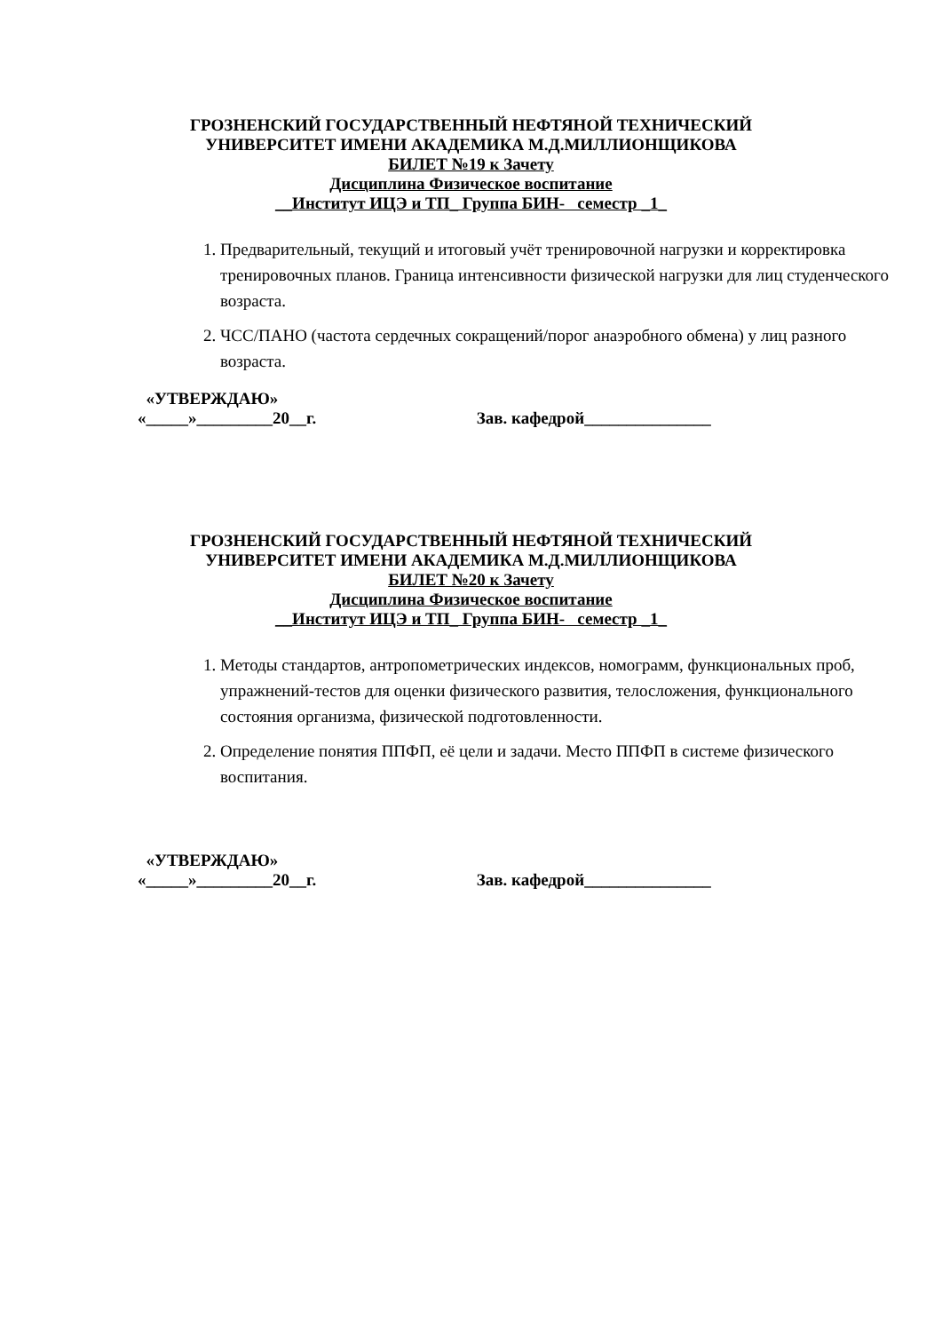ГРОЗНЕНСКИЙ ГОСУДАРСТВЕННЫЙ НЕФТЯНОЙ ТЕХНИЧЕСКИЙ
УНИВЕРСИТЕТ ИМЕНИ АКАДЕМИКА М.Д.МИЛЛИОНЩИКОВА
БИЛЕТ №19 к Зачету
Дисциплина Физическое воспитание
__Институт ИЦЭ и ТП_ Группа БИН- семестр _1_
1. Предварительный, текущий и итоговый учёт тренировочной нагрузки и корректировка тренировочных планов. Граница интенсивности физической нагрузки для лиц студенческого возраста.
2. ЧСС/ПАНО (частота сердечных сокращений/порог анаэробного обмена) у лиц разного возраста.
«УТВЕРЖДАЮ»
«_____»_________20__г. Зав. кафедрой_______________
ГРОЗНЕНСКИЙ ГОСУДАРСТВЕННЫЙ НЕФТЯНОЙ ТЕХНИЧЕСКИЙ
УНИВЕРСИТЕТ ИМЕНИ АКАДЕМИКА М.Д.МИЛЛИОНЩИКОВА
БИЛЕТ №20 к Зачету
Дисциплина Физическое воспитание
__Институт ИЦЭ и ТП_ Группа БИН- семестр _1_
1. Методы стандартов, антропометрических индексов, номограмм, функциональных проб, упражнений-тестов для оценки физического развития, телосложения, функционального состояния организма, физической подготовленности.
2. Определение понятия ППФП, её цели и задачи. Место ППФП в системе физического воспитания.
«УТВЕРЖДАЮ»
«_____»_________20__г. Зав. кафедрой_______________